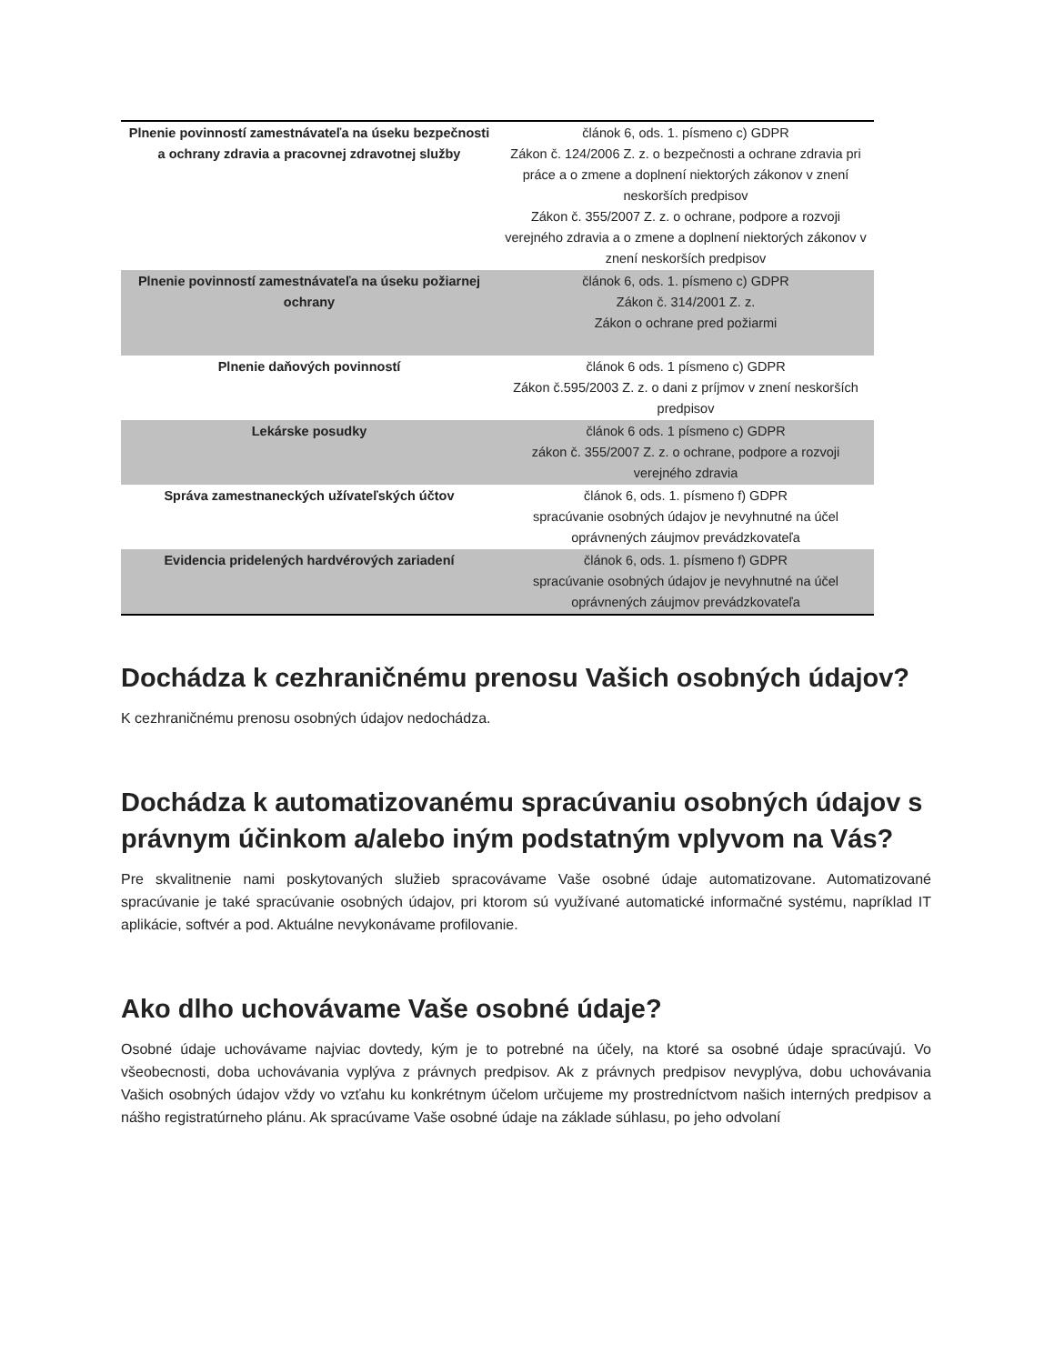| Plnenie povinností zamestnávateľa na úseku bezpečnosti a ochrany zdravia a pracovnej zdravotnej služby | článok 6, ods. 1. písmeno c) GDPR Zákon č. 124/2006 Z. z. o bezpečnosti a ochrane zdravia pri práce a o zmene a doplnení niektorých zákonov v znení neskorších predpisov Zákon č. 355/2007 Z. z. o ochrane, podpore a rozvoji verejného zdravia a o zmene a doplnení niektorých zákonov v znení neskorších predpisov |
| Plnenie povinností zamestnávateľa na úseku požiarnej ochrany | článok 6, ods. 1. písmeno c) GDPR Zákon č. 314/2001 Z. z. Zákon o ochrane pred požiarmi |
| Plnenie daňových povinností | článok 6 ods. 1 písmeno c) GDPR Zákon č.595/2003 Z. z. o dani z príjmov v znení neskorších predpisov |
| Lekárske posudky | článok 6 ods. 1 písmeno c) GDPR zákon č. 355/2007 Z. z. o ochrane, podpore a rozvoji verejného zdravia |
| Správa zamestnaneckých užívateľských účtov | článok 6, ods. 1. písmeno f) GDPR spracúvanie osobných údajov je nevyhnutné na účel oprávnených záujmov prevádzkovateľa |
| Evidencia pridelených hardvérových zariadení | článok 6, ods. 1. písmeno f) GDPR spracúvanie osobných údajov je nevyhnutné na účel oprávnených záujmov prevádzkovateľa |
Dochádza k cezhraničnému prenosu Vašich osobných údajov?
K cezhraničnému prenosu osobných údajov nedochádza.
Dochádza k automatizovanému spracúvaniu osobných údajov s právnym účinkom a/alebo iným podstatným vplyvom na Vás?
Pre skvalitnenie nami poskytovaných služieb spracovávame Vaše osobné údaje automatizovane. Automatizované spracúvanie je také spracúvanie osobných údajov, pri ktorom sú využívané automatické informačné systému, napríklad IT aplikácie, softvér a pod. Aktuálne nevykonávame profilovanie.
Ako dlho uchovávame Vaše osobné údaje?
Osobné údaje uchovávame najviac dovtedy, kým je to potrebné na účely, na ktoré sa osobné údaje spracúvajú. Vo všeobecnosti, doba uchovávania vyplýva z právnych predpisov. Ak z právnych predpisov nevyplýva, dobu uchovávania Vašich osobných údajov vždy vo vzťahu ku konkrétnym účelom určujeme my prostredníctvom našich interných predpisov a nášho registratúrneho plánu. Ak spracúvame Vaše osobné údaje na základe súhlasu, po jeho odvolaní